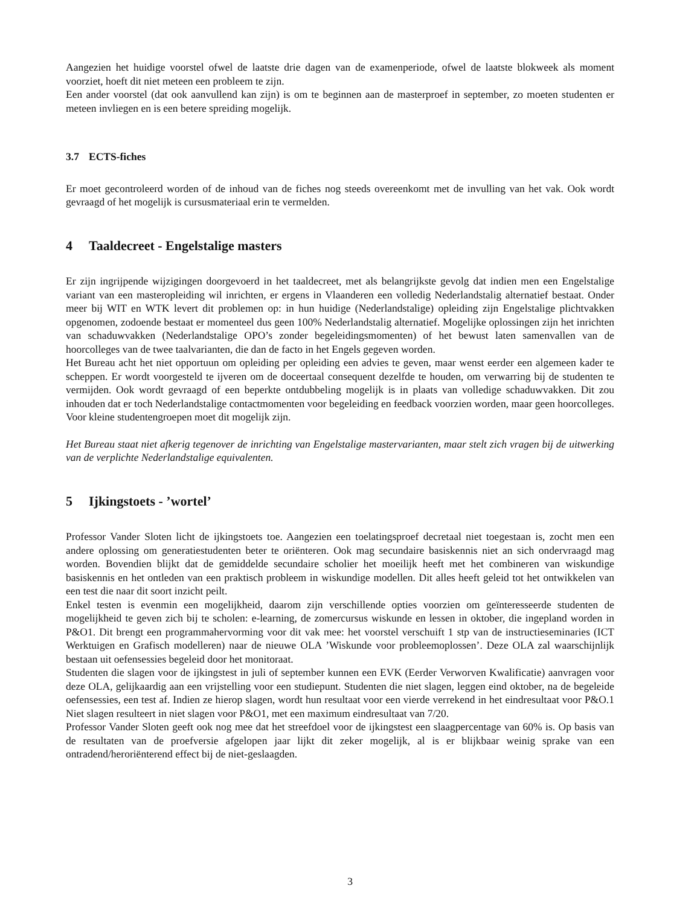Aangezien het huidige voorstel ofwel de laatste drie dagen van de examenperiode, ofwel de laatste blokweek als moment voorziet, hoeft dit niet meteen een probleem te zijn.
Een ander voorstel (dat ook aanvullend kan zijn) is om te beginnen aan de masterproef in september, zo moeten studenten er meteen invliegen en is een betere spreiding mogelijk.
3.7 ECTS-fiches
Er moet gecontroleerd worden of de inhoud van de fiches nog steeds overeenkomt met de invulling van het vak. Ook wordt gevraagd of het mogelijk is cursusmateriaal erin te vermelden.
4 Taaldecreet - Engelstalige masters
Er zijn ingrijpende wijzigingen doorgevoerd in het taaldecreet, met als belangrijkste gevolg dat indien men een Engelstalige variant van een masteropleiding wil inrichten, er ergens in Vlaanderen een volledig Nederlandstalig alternatief bestaat. Onder meer bij WIT en WTK levert dit problemen op: in hun huidige (Nederlandstalige) opleiding zijn Engelstalige plichtvakken opgenomen, zodoende bestaat er momenteel dus geen 100% Nederlandstalig alternatief. Mogelijke oplossingen zijn het inrichten van schaduwvakken (Nederlandstalige OPO’s zonder begeleidingsmomenten) of het bewust laten samenvallen van de hoorcolleges van de twee taalvarianten, die dan de facto in het Engels gegeven worden.
Het Bureau acht het niet opportuun om opleiding per opleiding een advies te geven, maar wenst eerder een algemeen kader te scheppen. Er wordt voorgesteld te ijveren om de doceertaal consequent dezelfde te houden, om verwarring bij de studenten te vermijden. Ook wordt gevraagd of een beperkte ontdubbeling mogelijk is in plaats van volledige schaduwvakken. Dit zou inhouden dat er toch Nederlandstalige contactmomenten voor begeleiding en feedback voorzien worden, maar geen hoorcolleges. Voor kleine studentengroepen moet dit mogelijk zijn.
Het Bureau staat niet afkerig tegenover de inrichting van Engelstalige mastervarianten, maar stelt zich vragen bij de uitwerking van de verplichte Nederlandstalige equivalenten.
5 Ijkingstoets - ’wortel’
Professor Vander Sloten licht de ijkingstoets toe. Aangezien een toelatingsproef decretaal niet toegestaan is, zocht men een andere oplossing om generatiestudenten beter te oriënteren. Ook mag secundaire basiskennis niet an sich ondervraagd mag worden. Bovendien blijkt dat de gemiddelde secundaire scholier het moeilijk heeft met het combineren van wiskundige basiskennis en het ontleden van een praktisch probleem in wiskundige modellen. Dit alles heeft geleid tot het ontwikkelen van een test die naar dit soort inzicht peilt.
Enkel testen is evenmin een mogelijkheid, daarom zijn verschillende opties voorzien om geïnteresseerde studenten de mogelijkheid te geven zich bij te scholen: e-learning, de zomercursus wiskunde en lessen in oktober, die ingepland worden in P&O1. Dit brengt een programmahervorming voor dit vak mee: het voorstel verschuift 1 stp van de instructieseminaries (ICT Werktuigen en Grafisch modelleren) naar de nieuwe OLA ’Wiskunde voor probleemoplossen’. Deze OLA zal waarschijnlijk bestaan uit oefensessies begeleid door het monitoraat.
Studenten die slagen voor de ijkingstest in juli of september kunnen een EVK (Eerder Verworven Kwalificatie) aanvragen voor deze OLA, gelijkaardig aan een vrijstelling voor een studiepunt. Studenten die niet slagen, leggen eind oktober, na de begeleide oefensessies, een test af. Indien ze hierop slagen, wordt hun resultaat voor een vierde verrekend in het eindresultaat voor P&O.1 Niet slagen resulteert in niet slagen voor P&O1, met een maximum eindresultaat van 7/20.
Professor Vander Sloten geeft ook nog mee dat het streefdoel voor de ijkingstest een slaagpercentage van 60% is. Op basis van de resultaten van de proefversie afgelopen jaar lijkt dit zeker mogelijk, al is er blijkbaar weinig sprake van een ontradend/heroriënterend effect bij de niet-geslaagden.
3